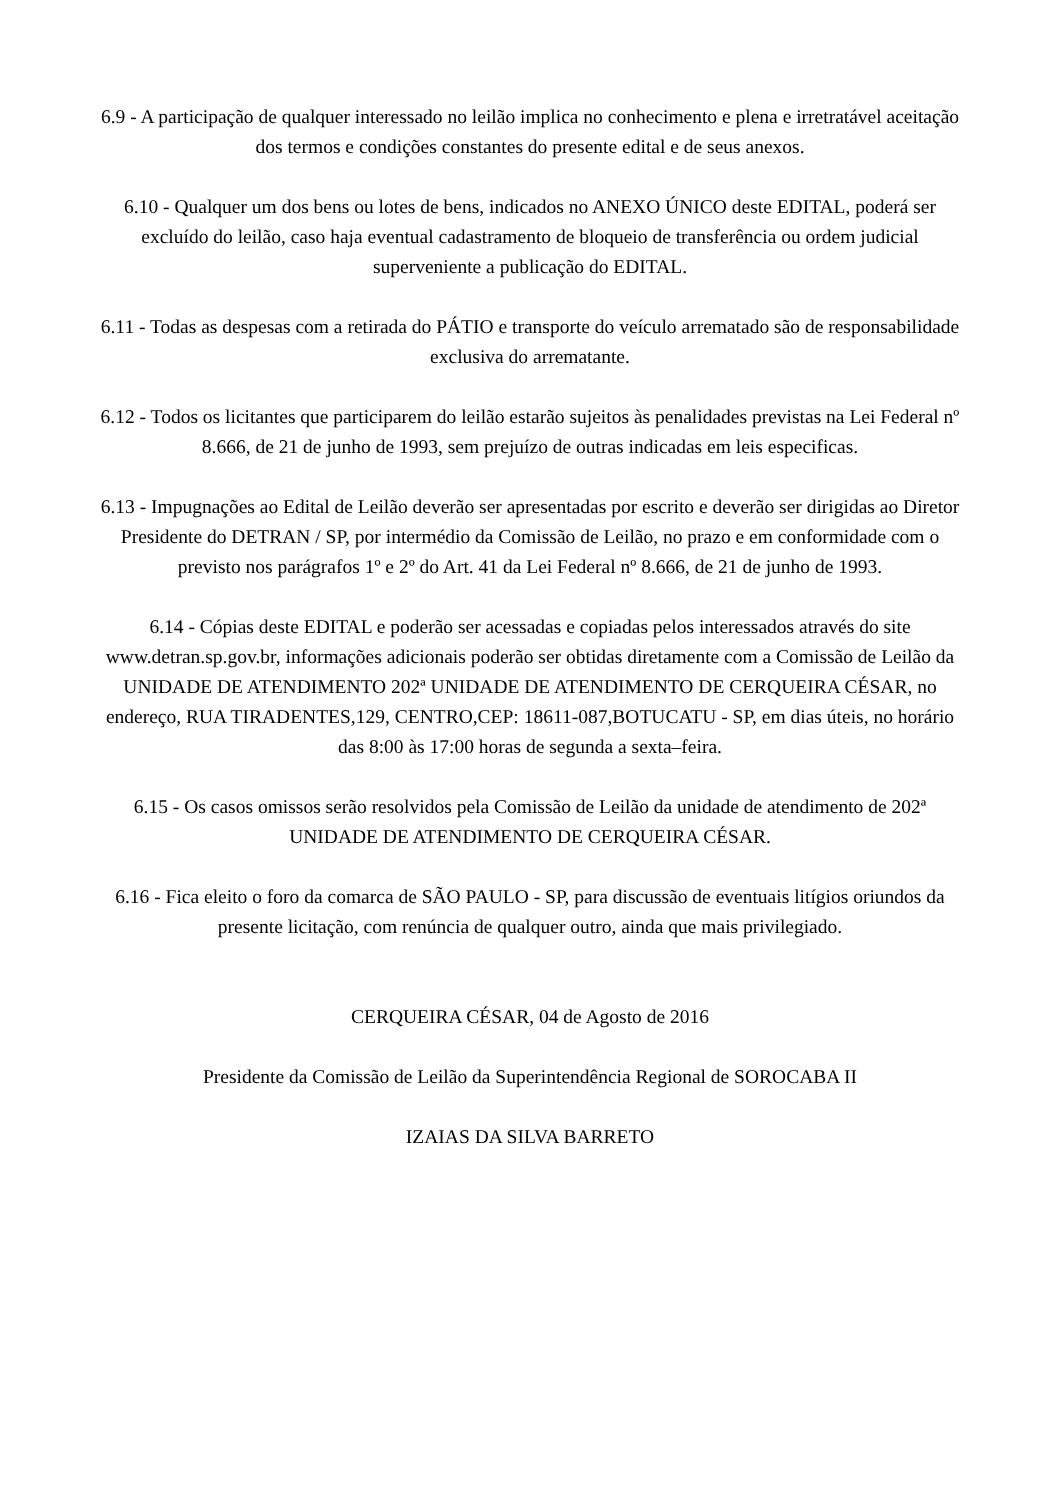6.9 - A participação de qualquer interessado no leilão implica no conhecimento e plena e irretratável aceitação dos termos e condições constantes do presente edital e de seus anexos.
6.10 - Qualquer um dos bens ou lotes de bens, indicados no ANEXO ÚNICO deste EDITAL, poderá ser excluído do leilão, caso haja eventual cadastramento de bloqueio de transferência ou ordem judicial superveniente a publicação do EDITAL.
6.11 - Todas as despesas com a retirada do PÁTIO e transporte do veículo arrematado são de responsabilidade exclusiva do arrematante.
6.12 - Todos os licitantes que participarem do leilão estarão sujeitos às penalidades previstas na Lei Federal nº 8.666, de 21 de junho de 1993, sem prejuízo de outras indicadas em leis especificas.
6.13 - Impugnações ao Edital de Leilão deverão ser apresentadas por escrito e deverão ser dirigidas ao Diretor Presidente do DETRAN / SP, por intermédio da Comissão de Leilão, no prazo e em conformidade com o previsto nos parágrafos 1º e 2º do Art. 41 da Lei Federal nº 8.666, de 21 de junho de 1993.
6.14 - Cópias deste EDITAL e poderão ser acessadas e copiadas pelos interessados através do site www.detran.sp.gov.br, informações adicionais poderão ser obtidas diretamente com a Comissão de Leilão da UNIDADE DE ATENDIMENTO 202ª UNIDADE DE ATENDIMENTO DE CERQUEIRA CÉSAR, no endereço, RUA TIRADENTES,129, CENTRO,CEP: 18611-087,BOTUCATU - SP, em dias úteis, no horário das 8:00 às 17:00 horas de segunda a sexta–feira.
6.15 - Os casos omissos serão resolvidos pela Comissão de Leilão da unidade de atendimento de 202ª UNIDADE DE ATENDIMENTO DE CERQUEIRA CÉSAR.
6.16 - Fica eleito o foro da comarca de SÃO PAULO - SP, para discussão de eventuais litígios oriundos da presente licitação, com renúncia de qualquer outro, ainda que mais privilegiado.
CERQUEIRA CÉSAR, 04 de Agosto de 2016
Presidente da Comissão de Leilão da Superintendência Regional de SOROCABA II
IZAIAS DA SILVA BARRETO